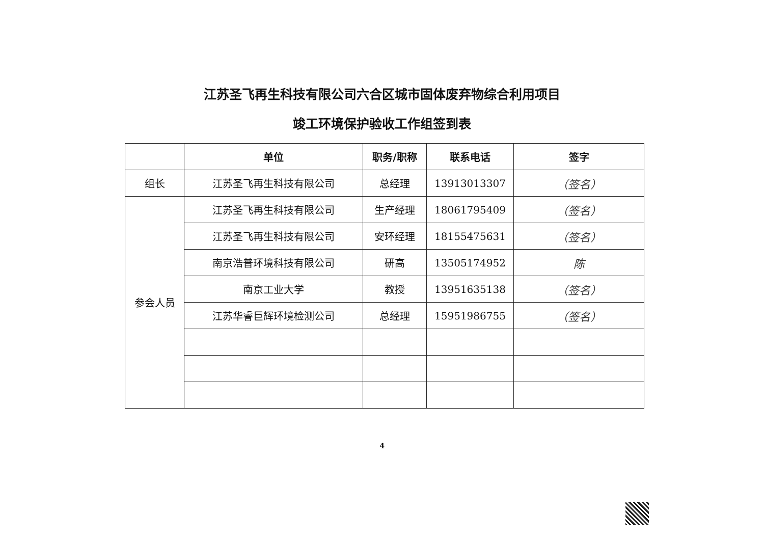江苏圣飞再生科技有限公司六合区城市固体废弃物综合利用项目
竣工环境保护验收工作组签到表
| | 单位 | 职务/职称 | 联系电话 | 签字 |
| --- | --- | --- | --- | --- |
| 组长 | 江苏圣飞再生科技有限公司 | 总经理 | 13913013307 | （签名） |
| 参会人员 | 江苏圣飞再生科技有限公司 | 生产经理 | 18061795409 | （签名） |
| | 江苏圣飞再生科技有限公司 | 安环经理 | 18155475631 | （签名） |
| | 南京浩普环境科技有限公司 | 研高 | 13505174952 | 陈 |
| | 南京工业大学 | 教授 | 13951635138 | （签名） |
| | 江苏华睿巨辉环境检测公司 | 总经理 | 15951986755 | （签名） |
4